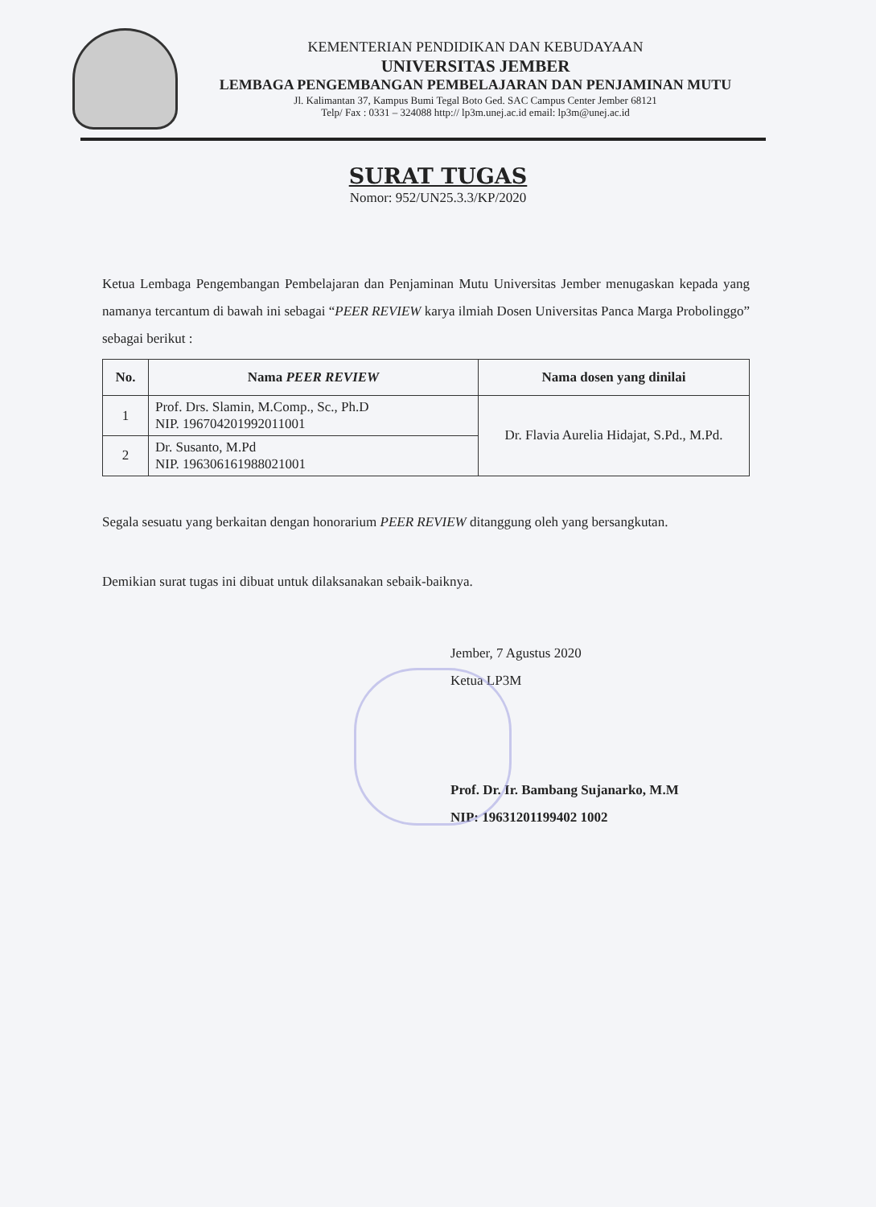KEMENTERIAN PENDIDIKAN DAN KEBUDAYAAN
UNIVERSITAS JEMBER
LEMBAGA PENGEMBANGAN PEMBELAJARAN DAN PENJAMINAN MUTU
Jl. Kalimantan 37, Kampus Bumi Tegal Boto Ged. SAC Campus Center Jember 68121
Telp/ Fax : 0331 – 324088 http:// lp3m.unej.ac.id email: lp3m@unej.ac.id
SURAT TUGAS
Nomor: 952/UN25.3.3/KP/2020
Ketua Lembaga Pengembangan Pembelajaran dan Penjaminan Mutu Universitas Jember menugaskan kepada yang namanya tercantum di bawah ini sebagai “PEER REVIEW karya ilmiah Dosen Universitas Panca Marga Probolinggo” sebagai berikut :
| No. | Nama PEER REVIEW | Nama dosen yang dinilai |
| --- | --- | --- |
| 1 | Prof. Drs. Slamin, M.Comp., Sc., Ph.D NIP. 196704201992011001 | Dr. Flavia Aurelia Hidajat, S.Pd., M.Pd. |
| 2 | Dr. Susanto, M.Pd NIP. 196306161988021001 | |
Segala sesuatu yang berkaitan dengan honorarium PEER REVIEW ditanggung oleh yang bersangkutan.
Demikian surat tugas ini dibuat untuk dilaksanakan sebaik-baiknya.
Jember, 7 Agustus 2020
Ketua LP3M
Prof. Dr. Ir. Bambang Sujanarko, M.M
NIP: 19631201199402 1002